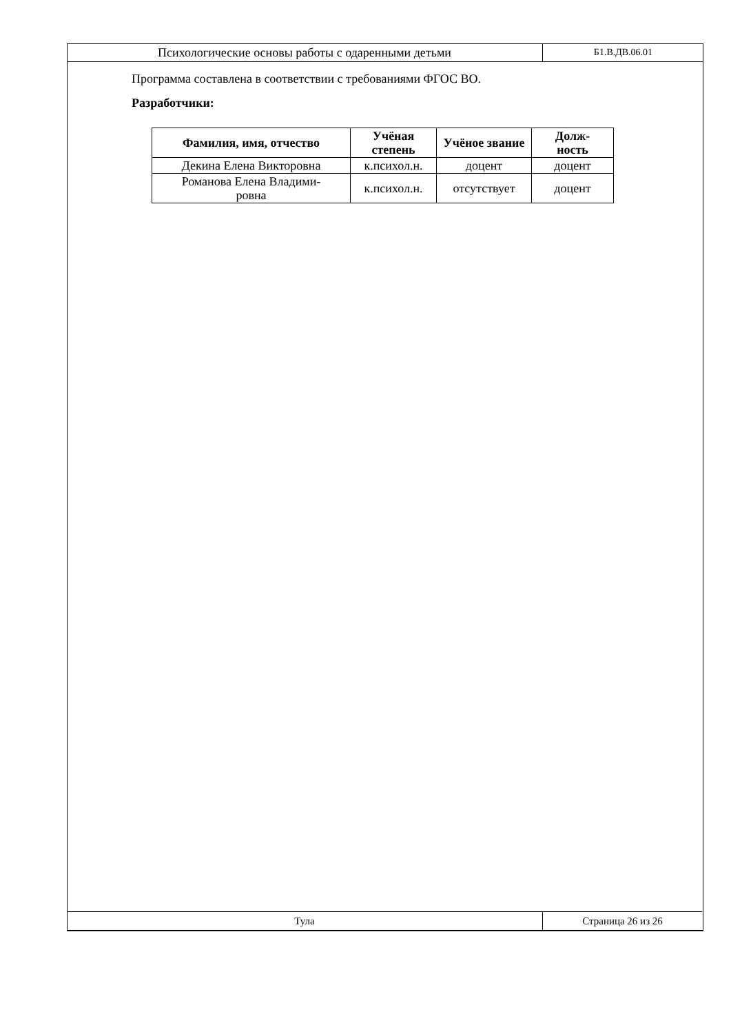Психологические основы работы с одаренными детьми
Б1.В.ДВ.06.01
Программа составлена в соответствии с требованиями ФГОС ВО.
Разработчики:
| Фамилия, имя, отчество | Учёная степень | Учёное звание | Долж- ность |
| --- | --- | --- | --- |
| Декина Елена Викторовна | к.психол.н. | доцент | доцент |
| Романова Елена Владими- ровна | к.психол.н. | отсутствует | доцент |
Тула Страница 26 из 26